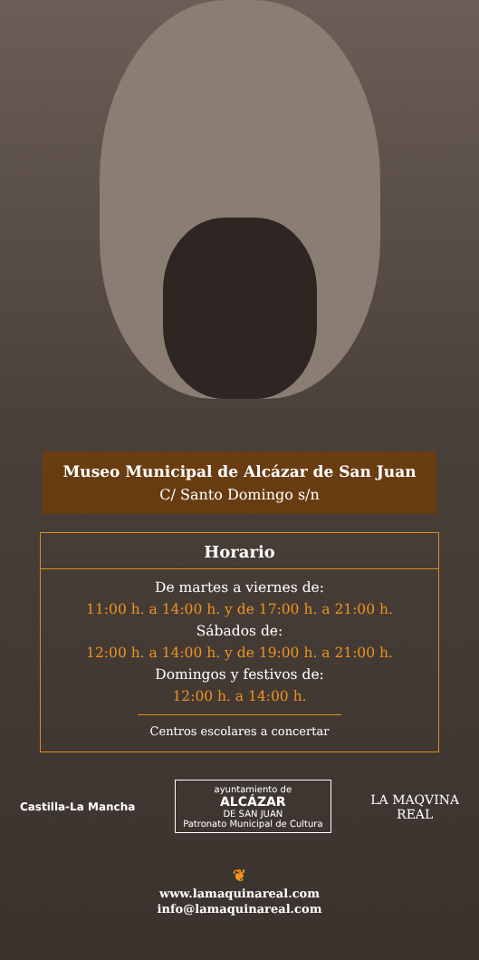Museo Municipal de Alcázar de San Juan
C/ Santo Domingo s/n
Horario
De martes a viernes de:
11:00 h. a 14:00 h. y de 17:00 h. a 21:00 h.
Sábados de:
12:00 h. a 14:00 h. y de 19:00 h. a 21:00 h.
Domingos y festivos de:
12:00 h. a 14:00 h.
Centros escolares a concertar
Castilla-La Mancha
ayuntamiento de
ALCÁZAR
DE SAN JUAN
Patronato Municipal de Cultura
LA MAQVINA
REAL
❦
www.lamaquinareal.com
info@lamaquinareal.com